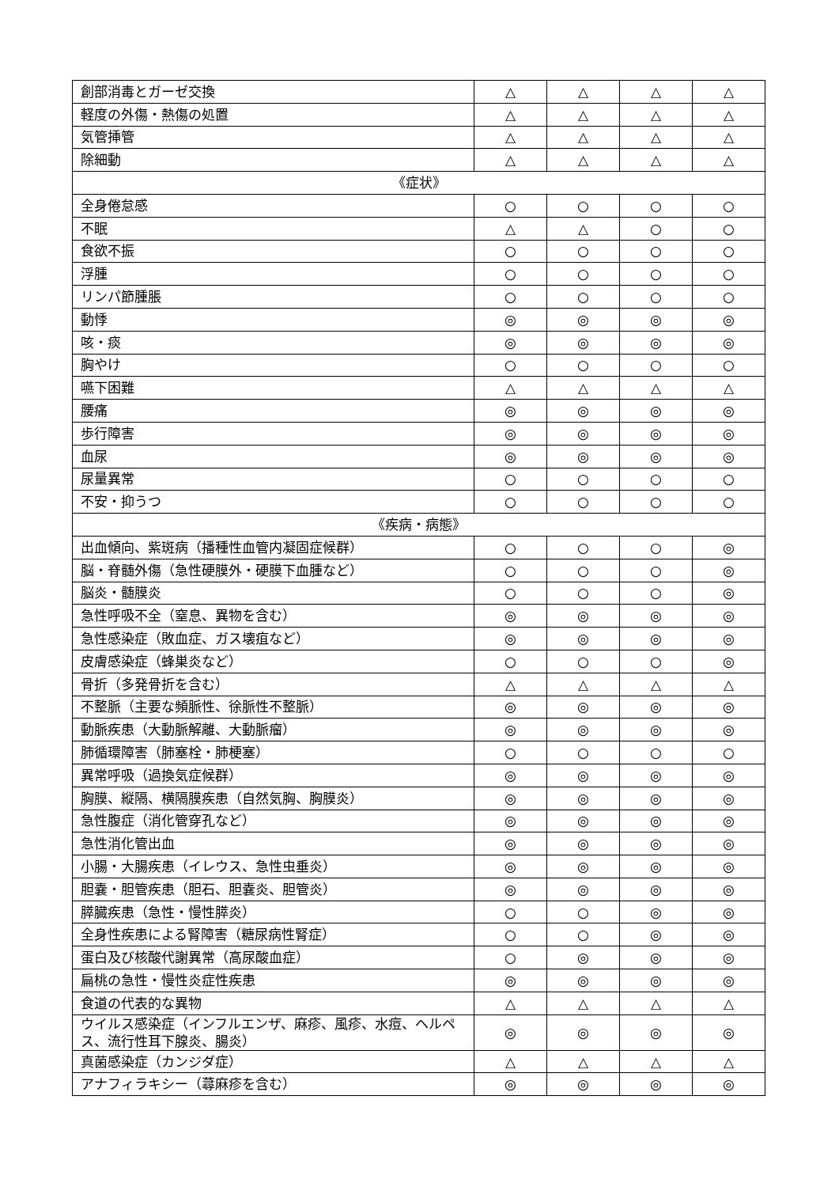| 創部消毒とガーゼ交換 | △ | △ | △ | △ |
| 軽度の外傷・熱傷の処置 | △ | △ | △ | △ |
| 気管挿管 | △ | △ | △ | △ |
| 除細動 | △ | △ | △ | △ |
| 《症状》 | | | | |
| 全身倦怠感 | ○ | ○ | ○ | ○ |
| 不眠 | △ | △ | ○ | ○ |
| 食欲不振 | ○ | ○ | ○ | ○ |
| 浮腫 | ○ | ○ | ○ | ○ |
| リンパ節腫脹 | ○ | ○ | ○ | ○ |
| 動悸 | ◎ | ◎ | ◎ | ◎ |
| 咳・痰 | ◎ | ◎ | ◎ | ◎ |
| 胸やけ | ○ | ○ | ○ | ○ |
| 嚥下困難 | △ | △ | △ | △ |
| 腰痛 | ◎ | ◎ | ◎ | ◎ |
| 歩行障害 | ◎ | ◎ | ◎ | ◎ |
| 血尿 | ◎ | ◎ | ◎ | ◎ |
| 尿量異常 | ○ | ○ | ○ | ○ |
| 不安・抑うつ | ○ | ○ | ○ | ○ |
| 《疾病・病態》 | | | | |
| 出血傾向、紫斑病（播種性血管内凝固症候群） | ○ | ○ | ○ | ◎ |
| 脳・脊髄外傷（急性硬膜外・硬膜下血腫など） | ○ | ○ | ○ | ◎ |
| 脳炎・髄膜炎 | ○ | ○ | ○ | ◎ |
| 急性呼吸不全（窒息、異物を含む） | ◎ | ◎ | ◎ | ◎ |
| 急性感染症（敗血症、ガス壊疽など） | ◎ | ◎ | ◎ | ◎ |
| 皮膚感染症（蜂巣炎など） | ○ | ○ | ○ | ◎ |
| 骨折（多発骨折を含む） | △ | △ | △ | △ |
| 不整脈（主要な頻脈性、徐脈性不整脈） | ◎ | ◎ | ◎ | ◎ |
| 動脈疾患（大動脈解離、大動脈瘤） | ◎ | ◎ | ◎ | ◎ |
| 肺循環障害（肺塞栓・肺梗塞） | ○ | ○ | ○ | ○ |
| 異常呼吸（過換気症候群） | ◎ | ◎ | ◎ | ◎ |
| 胸膜、縦隔、横隔膜疾患（自然気胸、胸膜炎） | ◎ | ◎ | ◎ | ◎ |
| 急性腹症（消化管穿孔など） | ◎ | ◎ | ◎ | ◎ |
| 急性消化管出血 | ◎ | ◎ | ◎ | ◎ |
| 小腸・大腸疾患（イレウス、急性虫垂炎） | ◎ | ◎ | ◎ | ◎ |
| 胆嚢・胆管疾患（胆石、胆嚢炎、胆管炎） | ◎ | ◎ | ◎ | ◎ |
| 膵臓疾患（急性・慢性膵炎） | ○ | ○ | ◎ | ◎ |
| 全身性疾患による腎障害（糖尿病性腎症） | ○ | ○ | ◎ | ◎ |
| 蛋白及び核酸代謝異常（高尿酸血症） | ○ | ◎ | ◎ | ◎ |
| 扁桃の急性・慢性炎症性疾患 | ◎ | ◎ | ◎ | ◎ |
| 食道の代表的な異物 | △ | △ | △ | △ |
| ウイルス感染症（インフルエンザ、麻疹、風疹、水痘、ヘルペス、流行性耳下腺炎、腸炎） | ◎ | ◎ | ◎ | ◎ |
| 真菌感染症（カンジダ症） | △ | △ | △ | △ |
| アナフィラキシー（蕁麻疹を含む） | ◎ | ◎ | ◎ | ◎ |